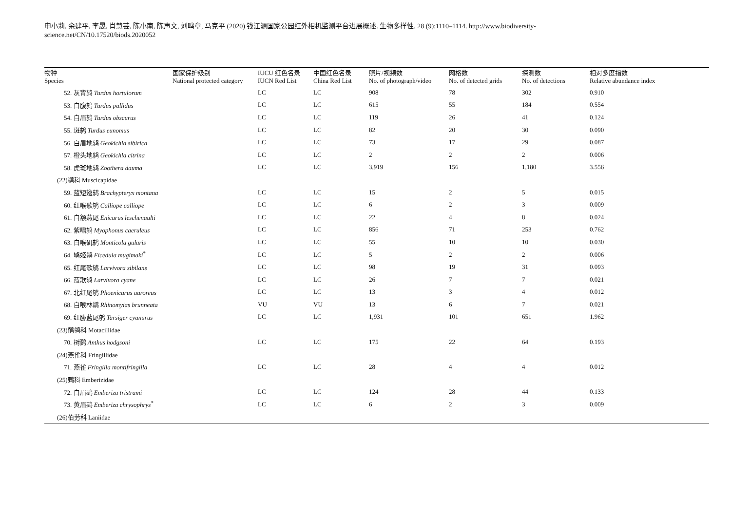申小莉, 余建平, 李晟, 肖慧芸, 陈小南, 陈声文, 刘鸣章, 马克平 (2020) 钱江源国家公园红外相机监测平台进展概述. 生物多样性, 28 (9):1110–1114. http://www.biodiversity-science.net/CN/10.17520/biods.2020052
| 物种 Species | 国家保护级别 National protected category | IUCU 红色名录 IUCN Red List | 中国红色名录 China Red List | 照片/视频数 No. of photograph/video | 网格数 No. of detected grids | 探测数 No. of detections | 相对多度指数 Relative abundance index |
| --- | --- | --- | --- | --- | --- | --- | --- |
| 52. 灰背鸫 Turdus hortulorum | | LC | LC | 908 | 78 | 302 | 0.910 |
| 53. 白腹鸫 Turdus pallidus | | LC | LC | 615 | 55 | 184 | 0.554 |
| 54. 白眉鸫 Turdus obscurus | | LC | LC | 119 | 26 | 41 | 0.124 |
| 55. 斑鸫 Turdus eunomus | | LC | LC | 82 | 20 | 30 | 0.090 |
| 56. 白眉地鸫 Geokichla sibirica | | LC | LC | 73 | 17 | 29 | 0.087 |
| 57. 橙头地鸫 Geokichla citrina | | LC | LC | 2 | 2 | 2 | 0.006 |
| 58. 虎斑地鸫 Zoothera dauma | | LC | LC | 3,919 | 156 | 1,180 | 3.556 |
| (22)鹟科 Muscicapidae | | | | | | | |
| 59. 蓝短翅鸫 Brachypteryx montana | | LC | LC | 15 | 2 | 5 | 0.015 |
| 60. 红喉歌鸲 Calliope calliope | | LC | LC | 6 | 2 | 3 | 0.009 |
| 61. 白额燕尾 Enicurus leschenaulti | | LC | LC | 22 | 4 | 8 | 0.024 |
| 62. 紫啸鸫 Myophonus caeruleus | | LC | LC | 856 | 71 | 253 | 0.762 |
| 63. 白喉矶鸫 Monticola gularis | | LC | LC | 55 | 10 | 10 | 0.030 |
| 64. 鸲姬鹟 Ficedula mugimaki<sup>*</sup> | | LC | LC | 5 | 2 | 2 | 0.006 |
| 65. 红尾歌鸲 Larvivora sibilans | | LC | LC | 98 | 19 | 31 | 0.093 |
| 66. 蓝歌鸲 Larvivora cyane | | LC | LC | 26 | 7 | 7 | 0.021 |
| 67. 北红尾鸲 Phoenicurus auroreus | | LC | LC | 13 | 3 | 4 | 0.012 |
| 68. 白喉林鹟 Rhinomyias brunneata | | VU | VU | 13 | 6 | 7 | 0.021 |
| 69. 红胁蓝尾鸲 Tarsiger cyanurus | | LC | LC | 1,931 | 101 | 651 | 1.962 |
| (23)鹡鸰科 Motacillidae | | | | | | | |
| 70. 树鹨 Anthus hodgsoni | | LC | LC | 175 | 22 | 64 | 0.193 |
| (24)燕雀科 Fringillidae | | | | | | | |
| 71. 燕雀 Fringilla montifringilla | | LC | LC | 28 | 4 | 4 | 0.012 |
| (25)鹀科 Emberizidae | | | | | | | |
| 72. 白眉鹀 Emberiza tristrami | | LC | LC | 124 | 28 | 44 | 0.133 |
| 73. 黄眉鹀 Emberiza chrysophrys<sup>*</sup> | | LC | LC | 6 | 2 | 3 | 0.009 |
| (26)伯劳科 Laniidae | | | | | | | |